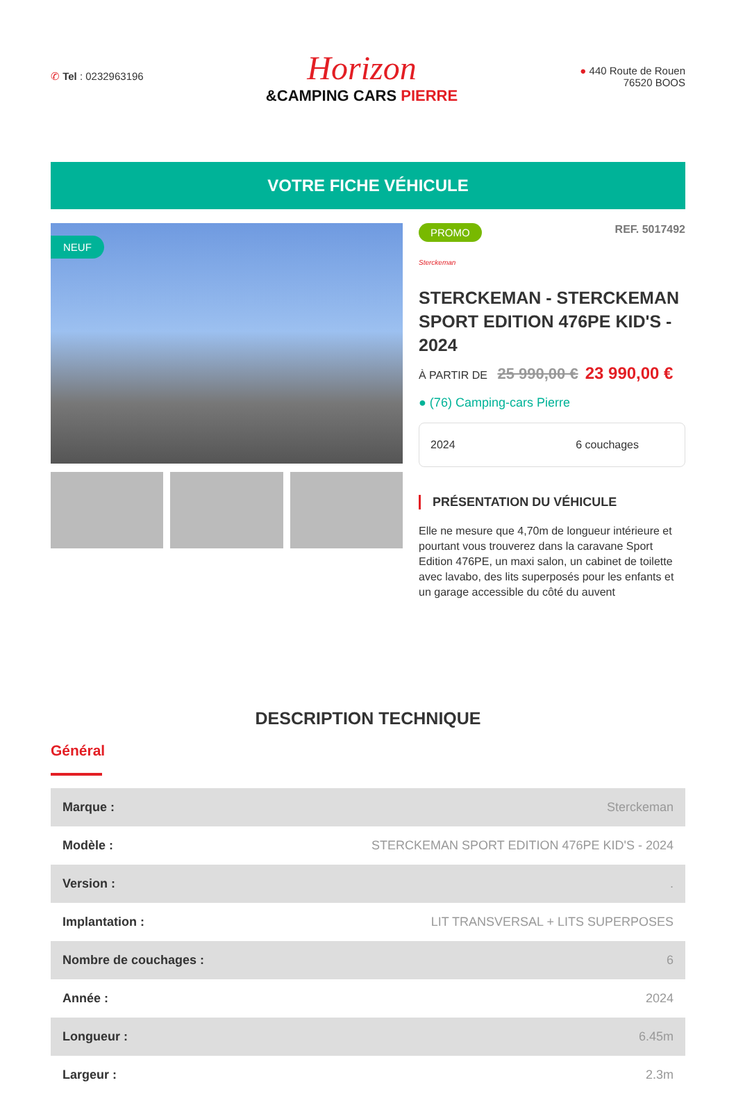✆ Tel : 0232963196
Horizon
&CAMPING CARS PIERRE
● 440 Route de Rouen
76520 BOOS
VOTRE FICHE VÉHICULE
NEUF
PROMO REF. 5017492
Sterckeman
STERCKEMAN - STERCKEMAN SPORT EDITION 476PE KID'S - 2024
À PARTIR DE 25 990,00 € 23 990,00 €
● (76) Camping-cars Pierre
2024 6 couchages
PRÉSENTATION DU VÉHICULE
Elle ne mesure que 4,70m de longueur intérieure et pourtant vous trouverez dans la caravane Sport Edition 476PE, un maxi salon, un cabinet de toilette avec lavabo, des lits superposés pour les enfants et un garage accessible du côté du auvent
DESCRIPTION TECHNIQUE
Général
| Marque : | Sterckeman |
| Modèle : | STERCKEMAN SPORT EDITION 476PE KID'S - 2024 |
| Version : | . |
| Implantation : | LIT TRANSVERSAL + LITS SUPERPOSES |
| Nombre de couchages : | 6 |
| Année : | 2024 |
| Longueur : | 6.45m |
| Largeur : | 2.3m |